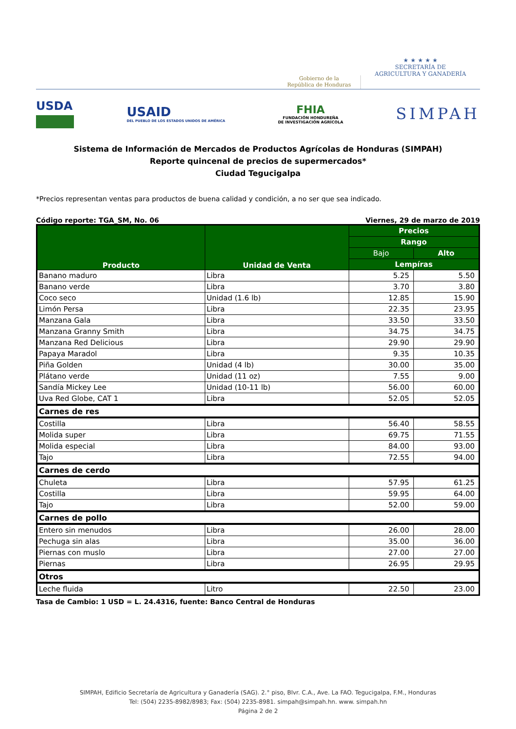Gobierno de la
República de Honduras
★ ★ ★ ★ ★
SECRETARÍA DE
AGRICULTURA Y GANADERÍA
USDA
USAID
DEL PUEBLO DE LOS ESTADOS UNIDOS DE AMÉRICA
FHIA
FUNDACIÓN HONDUREÑA
DE INVESTIGACIÓN AGRÍCOLA
SIMPAH
Sistema de Información de Mercados de Productos Agrícolas de Honduras (SIMPAH)
Reporte quincenal de precios de supermercados*
Ciudad Tegucigalpa
*Precios representan ventas para productos de buena calidad y condición, a no ser que sea indicado.
Código reporte: TGA_SM, No. 06 Viernes, 29 de marzo de 2019
| Producto | Unidad de Venta | Precios | |
| --- | --- | --- | --- |
| | | Rango | |
| | | Bajo | Alto |
| | | Lempíras | |
| Banano maduro | Libra | 5.25 | 5.50 |
| Banano verde | Libra | 3.70 | 3.80 |
| Coco seco | Unidad (1.6 lb) | 12.85 | 15.90 |
| Limón Persa | Libra | 22.35 | 23.95 |
| Manzana Gala | Libra | 33.50 | 33.50 |
| Manzana Granny Smith | Libra | 34.75 | 34.75 |
| Manzana Red Delicious | Libra | 29.90 | 29.90 |
| Papaya Maradol | Libra | 9.35 | 10.35 |
| Piña Golden | Unidad (4 lb) | 30.00 | 35.00 |
| Plátano verde | Unidad (11 oz) | 7.55 | 9.00 |
| Sandía Mickey Lee | Unidad (10-11 lb) | 56.00 | 60.00 |
| Uva Red Globe, CAT 1 | Libra | 52.05 | 52.05 |
| Carnes de res | | | |
| Costilla | Libra | 56.40 | 58.55 |
| Molida super | Libra | 69.75 | 71.55 |
| Molida especial | Libra | 84.00 | 93.00 |
| Tajo | Libra | 72.55 | 94.00 |
| Carnes de cerdo | | | |
| Chuleta | Libra | 57.95 | 61.25 |
| Costilla | Libra | 59.95 | 64.00 |
| Tajo | Libra | 52.00 | 59.00 |
| Carnes de pollo | | | |
| Entero sin menudos | Libra | 26.00 | 28.00 |
| Pechuga sin alas | Libra | 35.00 | 36.00 |
| Piernas con muslo | Libra | 27.00 | 27.00 |
| Piernas | Libra | 26.95 | 29.95 |
| Otros | | | |
| Leche fluida | Litro | 22.50 | 23.00 |
Tasa de Cambio: 1 USD = L. 24.4316, fuente: Banco Central de Honduras
SIMPAH, Edificio Secretaría de Agricultura y Ganadería (SAG). 2.° piso, Blvr. C.A., Ave. La FAO. Tegucigalpa, F.M., Honduras
Tel: (504) 2235-8982/8983; Fax: (504) 2235-8981. simpah@simpah.hn. www. simpah.hn
Página 2 de 2